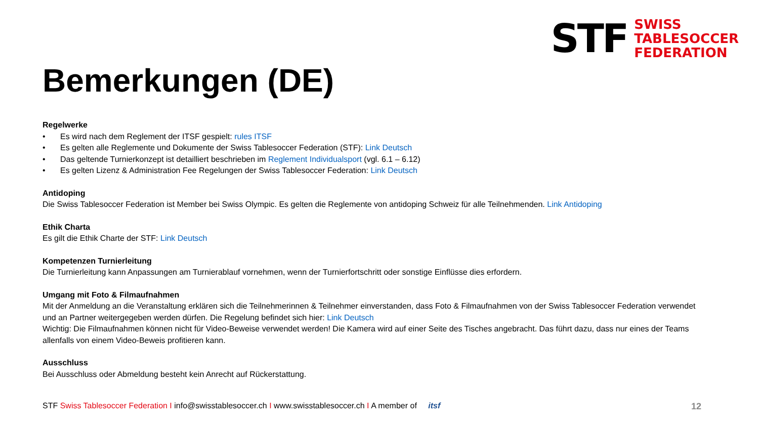STF
SWISS
TABLESOCCER
FEDERATION
Bemerkungen (DE)
Regelwerke
• Es wird nach dem Reglement der ITSF gespielt: rules ITSF
• Es gelten alle Reglemente und Dokumente der Swiss Tablesoccer Federation (STF): Link Deutsch
• Das geltende Turnierkonzept ist detailliert beschrieben im Reglement Individualsport (vgl. 6.1 – 6.12)
• Es gelten Lizenz & Administration Fee Regelungen der Swiss Tablesoccer Federation: Link Deutsch
Antidoping
Die Swiss Tablesoccer Federation ist Member bei Swiss Olympic. Es gelten die Reglemente von antidoping Schweiz für alle Teilnehmenden. Link Antidoping
Ethik Charta
Es gilt die Ethik Charte der STF: Link Deutsch
Kompetenzen Turnierleitung
Die Turnierleitung kann Anpassungen am Turnierablauf vornehmen, wenn der Turnierfortschritt oder sonstige Einflüsse dies erfordern.
Umgang mit Foto & Filmaufnahmen
Mit der Anmeldung an die Veranstaltung erklären sich die Teilnehmerinnen & Teilnehmer einverstanden, dass Foto & Filmaufnahmen von der Swiss Tablesoccer Federation verwendet und an Partner weitergegeben werden dürfen. Die Regelung befindet sich hier: Link Deutsch
Wichtig: Die Filmaufnahmen können nicht für Video-Beweise verwendet werden! Die Kamera wird auf einer Seite des Tisches angebracht. Das führt dazu, dass nur eines der Teams allenfalls von einem Video-Beweis profitieren kann.
Ausschluss
Bei Ausschluss oder Abmeldung besteht kein Anrecht auf Rückerstattung.
STF Swiss Tablesoccer Federation I info@swisstablesoccer.ch I www.swisstablesoccer.ch I A member of itsf
12